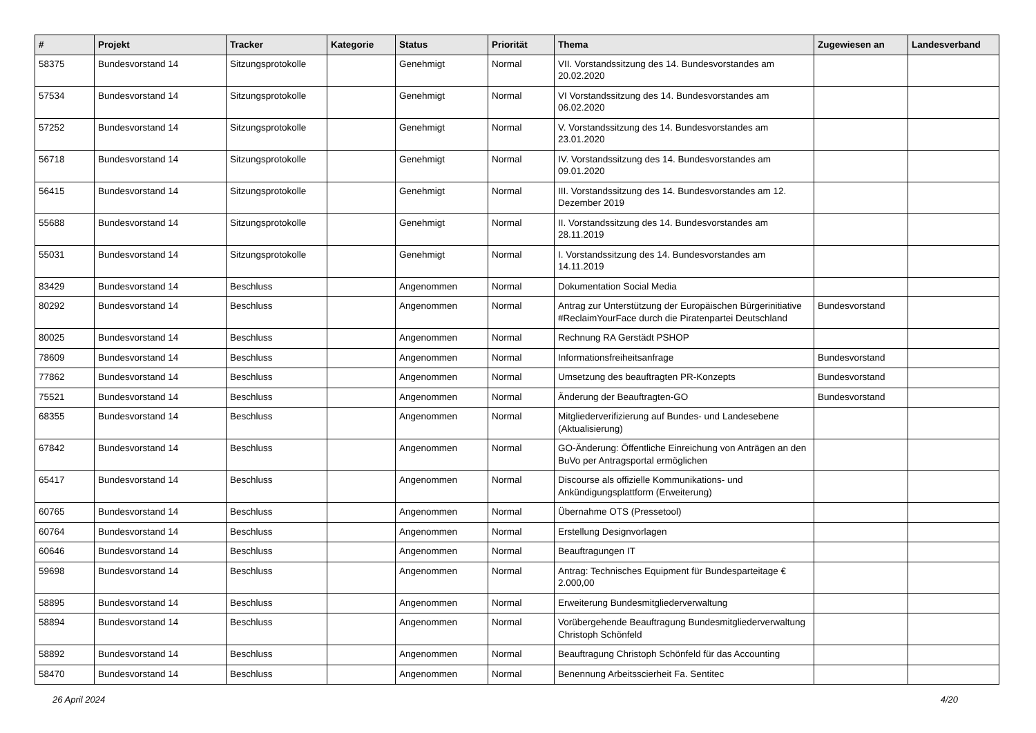| # | Projekt | Tracker | Kategorie | Status | Priorität | Thema | Zugewiesen an | Landesverband |
| --- | --- | --- | --- | --- | --- | --- | --- | --- |
| 58375 | Bundesvorstand 14 | Sitzungsprotokolle | | Genehmigt | Normal | VII. Vorstandssitzung des 14. Bundesvorstandes am 20.02.2020 | | |
| 57534 | Bundesvorstand 14 | Sitzungsprotokolle | | Genehmigt | Normal | VI Vorstandssitzung des 14. Bundesvorstandes am 06.02.2020 | | |
| 57252 | Bundesvorstand 14 | Sitzungsprotokolle | | Genehmigt | Normal | V. Vorstandssitzung des 14. Bundesvorstandes am 23.01.2020 | | |
| 56718 | Bundesvorstand 14 | Sitzungsprotokolle | | Genehmigt | Normal | IV. Vorstandssitzung des 14. Bundesvorstandes am 09.01.2020 | | |
| 56415 | Bundesvorstand 14 | Sitzungsprotokolle | | Genehmigt | Normal | III. Vorstandssitzung des 14. Bundesvorstandes am 12. Dezember 2019 | | |
| 55688 | Bundesvorstand 14 | Sitzungsprotokolle | | Genehmigt | Normal | II. Vorstandssitzung des 14. Bundesvorstandes am 28.11.2019 | | |
| 55031 | Bundesvorstand 14 | Sitzungsprotokolle | | Genehmigt | Normal | I. Vorstandssitzung des 14. Bundesvorstandes am 14.11.2019 | | |
| 83429 | Bundesvorstand 14 | Beschluss | | Angenommen | Normal | Dokumentation Social Media | | |
| 80292 | Bundesvorstand 14 | Beschluss | | Angenommen | Normal | Antrag zur Unterstützung der Europäischen Bürgerinitiative #ReclaimYourFace durch die Piratenpartei Deutschland | Bundesvorstand | |
| 80025 | Bundesvorstand 14 | Beschluss | | Angenommen | Normal | Rechnung RA Gerstädt PSHOP | | |
| 78609 | Bundesvorstand 14 | Beschluss | | Angenommen | Normal | Informationsfreiheitsanfrage | Bundesvorstand | |
| 77862 | Bundesvorstand 14 | Beschluss | | Angenommen | Normal | Umsetzung des beauftragten PR-Konzepts | Bundesvorstand | |
| 75521 | Bundesvorstand 14 | Beschluss | | Angenommen | Normal | Änderung der Beauftragten-GO | Bundesvorstand | |
| 68355 | Bundesvorstand 14 | Beschluss | | Angenommen | Normal | Mitgliederverifizierung auf Bundes- und Landesebene (Aktualisierung) | | |
| 67842 | Bundesvorstand 14 | Beschluss | | Angenommen | Normal | GO-Änderung: Öffentliche Einreichung von Anträgen an den BuVo per Antragsportal ermöglichen | | |
| 65417 | Bundesvorstand 14 | Beschluss | | Angenommen | Normal | Discourse als offizielle Kommunikations- und Ankündigungsplattform (Erweiterung) | | |
| 60765 | Bundesvorstand 14 | Beschluss | | Angenommen | Normal | Übernahme OTS (Pressetool) | | |
| 60764 | Bundesvorstand 14 | Beschluss | | Angenommen | Normal | Erstellung Designvorlagen | | |
| 60646 | Bundesvorstand 14 | Beschluss | | Angenommen | Normal | Beauftragungen IT | | |
| 59698 | Bundesvorstand 14 | Beschluss | | Angenommen | Normal | Antrag: Technisches Equipment für Bundesparteitage € 2.000,00 | | |
| 58895 | Bundesvorstand 14 | Beschluss | | Angenommen | Normal | Erweiterung Bundesmitgliederverwaltung | | |
| 58894 | Bundesvorstand 14 | Beschluss | | Angenommen | Normal | Vorübergehende Beauftragung Bundesmitgliederverwaltung Christoph Schönfeld | | |
| 58892 | Bundesvorstand 14 | Beschluss | | Angenommen | Normal | Beauftragung Christoph Schönfeld für das Accounting | | |
| 58470 | Bundesvorstand 14 | Beschluss | | Angenommen | Normal | Benennung Arbeitsscierheit Fa. Sentitec | | |
26 April 2024 4/20